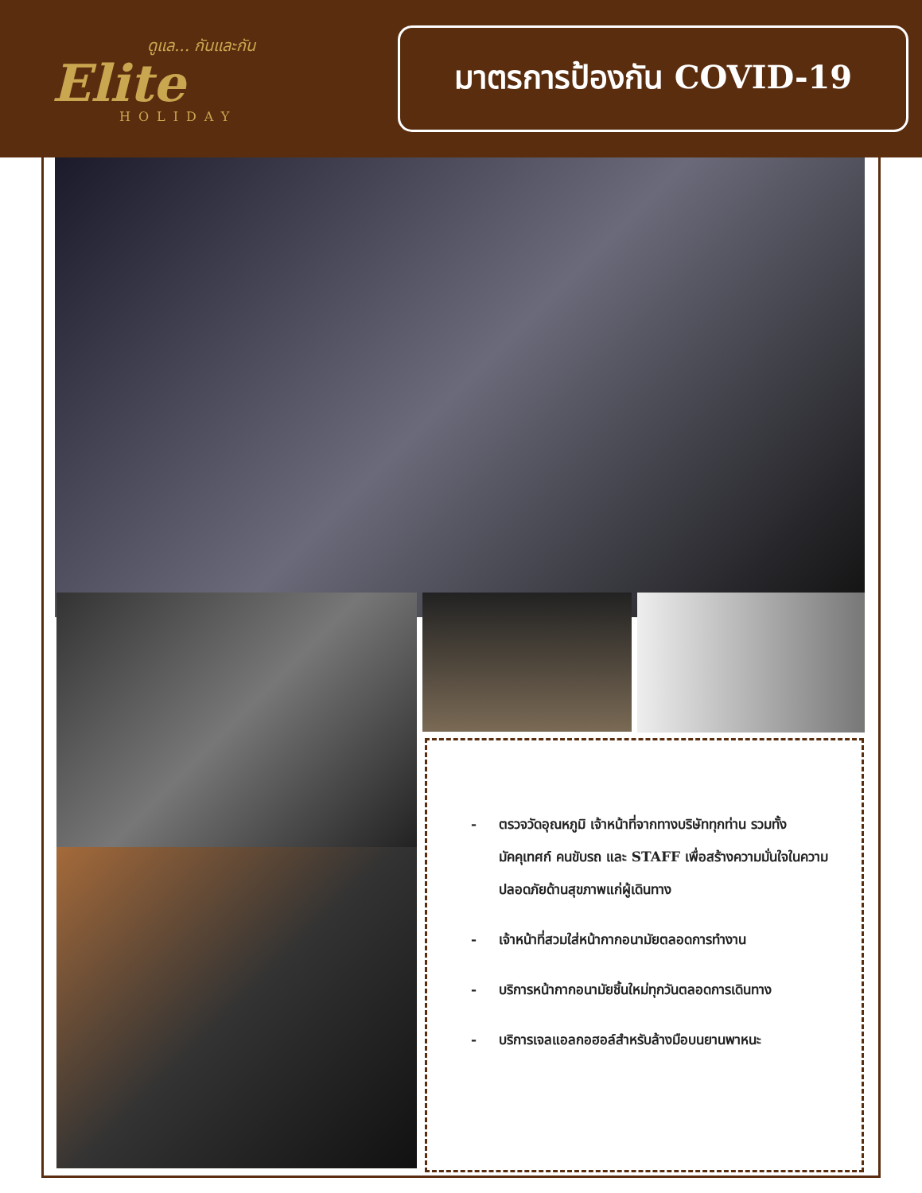ดูแล... กันและกัน
Elite
HOLIDAY
มาตรการป้องกัน COVID-19
- ตรวจวัดอุณหภูมิ เจ้าหน้าที่จากทางบริษัททุกท่าน รวมทั้งมัคคุเทศก์ คนขับรถ และ STAFF เพื่อสร้างความมั่นใจในความปลอดภัยด้านสุขภาพแก่ผู้เดินทาง
- เจ้าหน้าที่สวมใส่หน้ากากอนามัยตลอดการทำงาน
- บริการหน้ากากอนามัยชิ้นใหม่ทุกวันตลอดการเดินทาง
- บริการเจลแอลกอฮอล์สำหรับล้างมือบนยานพาหนะ